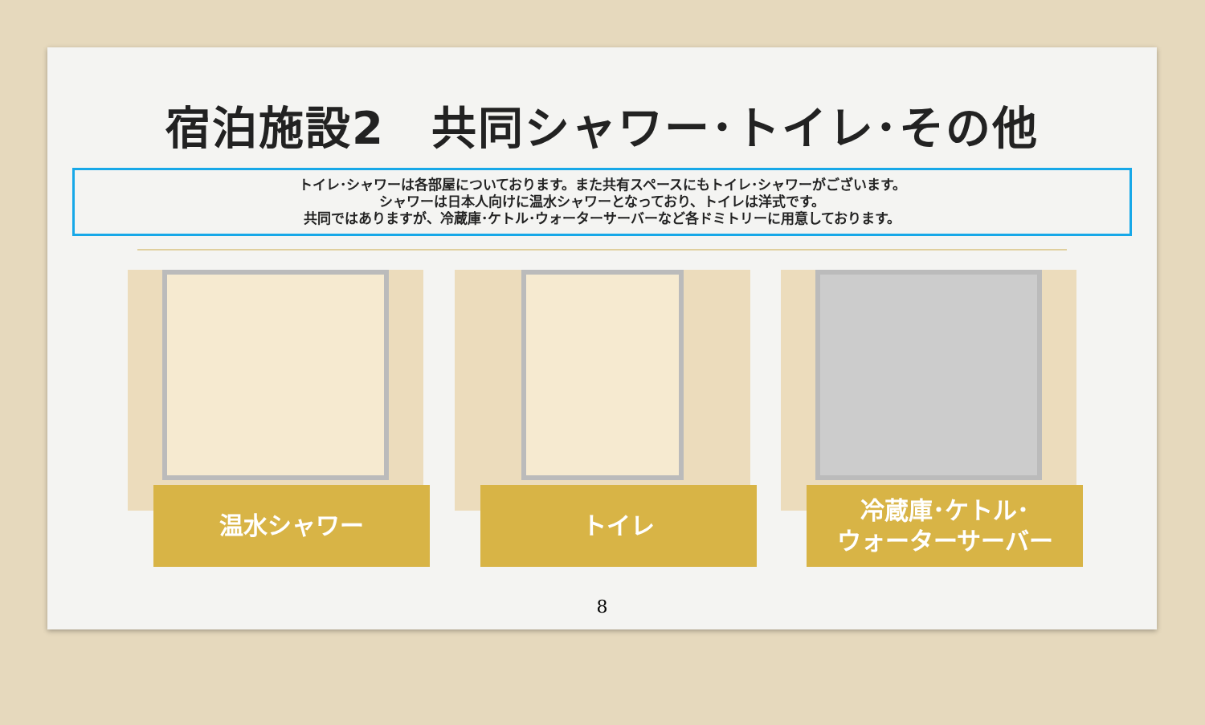宿泊施設2　共同シャワー･トイレ･その他
トイレ･シャワーは各部屋についております。また共有スペースにもトイレ･シャワーがございます。
シャワーは日本人向けに温水シャワーとなっており、トイレは洋式です。
共同ではありますが、冷蔵庫･ケトル･ウォーターサーバーなど各ドミトリーに用意しております。
温水シャワー
トイレ
冷蔵庫･ケトル･
ウォーターサーバー
8